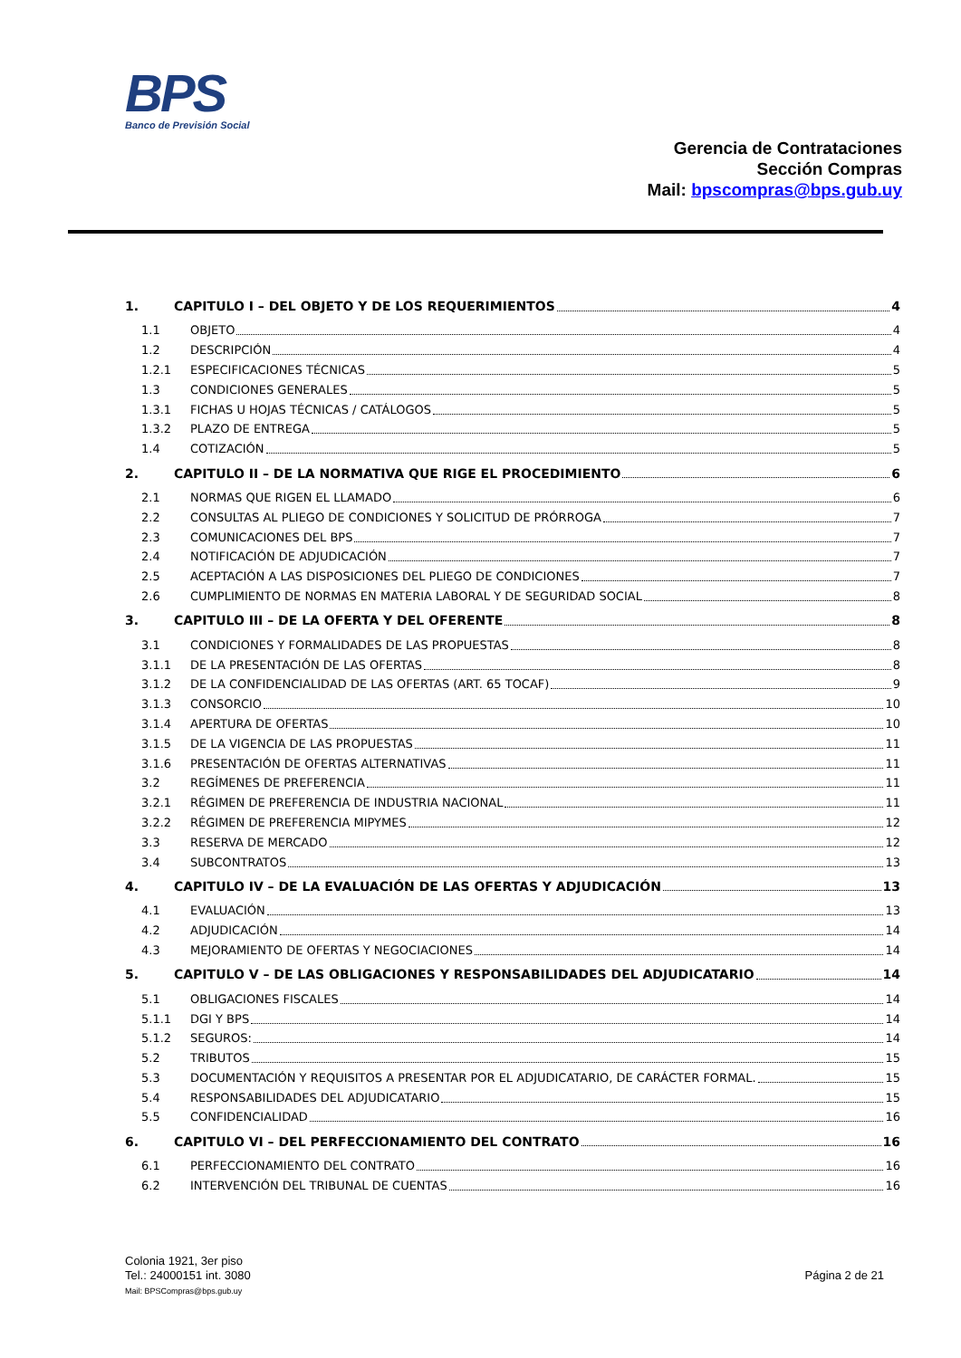BPS
Banco de Previsión Social
Gerencia de Contrataciones
Sección Compras
Mail: bpscompras@bps.gub.uy
1. CAPITULO I – DEL OBJETO Y DE LOS REQUERIMIENTOS 4
1.1 OBJETO 4
1.2 DESCRIPCIÓN 4
1.2.1 ESPECIFICACIONES TÉCNICAS 5
1.3 CONDICIONES GENERALES 5
1.3.1 FICHAS U HOJAS TÉCNICAS / CATÁLOGOS 5
1.3.2 PLAZO DE ENTREGA 5
1.4 COTIZACIÓN 5
2. CAPITULO II – DE LA NORMATIVA QUE RIGE EL PROCEDIMIENTO 6
2.1 NORMAS QUE RIGEN EL LLAMADO 6
2.2 CONSULTAS AL PLIEGO DE CONDICIONES Y SOLICITUD DE PRÓRROGA 7
2.3 COMUNICACIONES DEL BPS 7
2.4 NOTIFICACIÓN DE ADJUDICACIÓN 7
2.5 ACEPTACIÓN A LAS DISPOSICIONES DEL PLIEGO DE CONDICIONES 7
2.6 CUMPLIMIENTO DE NORMAS EN MATERIA LABORAL Y DE SEGURIDAD SOCIAL 8
3. CAPITULO III – DE LA OFERTA Y DEL OFERENTE 8
3.1 CONDICIONES Y FORMALIDADES DE LAS PROPUESTAS 8
3.1.1 DE LA PRESENTACIÓN DE LAS OFERTAS 8
3.1.2 DE LA CONFIDENCIALIDAD DE LAS OFERTAS (ART. 65 TOCAF) 9
3.1.3 CONSORCIO 10
3.1.4 APERTURA DE OFERTAS 10
3.1.5 DE LA VIGENCIA DE LAS PROPUESTAS 11
3.1.6 PRESENTACIÓN DE OFERTAS ALTERNATIVAS 11
3.2 REGÍMENES DE PREFERENCIA 11
3.2.1 RÉGIMEN DE PREFERENCIA DE INDUSTRIA NACIONAL 11
3.2.2 RÉGIMEN DE PREFERENCIA MIPYMES 12
3.3 RESERVA DE MERCADO 12
3.4 SUBCONTRATOS 13
4. CAPITULO IV – DE LA EVALUACIÓN DE LAS OFERTAS Y ADJUDICACIÓN 13
4.1 EVALUACIÓN 13
4.2 ADJUDICACIÓN 14
4.3 MEJORAMIENTO DE OFERTAS Y NEGOCIACIONES 14
5. CAPITULO V – DE LAS OBLIGACIONES Y RESPONSABILIDADES DEL ADJUDICATARIO 14
5.1 OBLIGACIONES FISCALES 14
5.1.1 DGI Y BPS 14
5.1.2 SEGUROS: 14
5.2 TRIBUTOS 15
5.3 DOCUMENTACIÓN Y REQUISITOS A PRESENTAR POR EL ADJUDICATARIO, DE CARÁCTER FORMAL. 15
5.4 RESPONSABILIDADES DEL ADJUDICATARIO 15
5.5 CONFIDENCIALIDAD 16
6. CAPITULO VI – DEL PERFECCIONAMIENTO DEL CONTRATO 16
6.1 PERFECCIONAMIENTO DEL CONTRATO 16
6.2 INTERVENCIÓN DEL TRIBUNAL DE CUENTAS 16
Colonia 1921, 3er piso
Tel.: 24000151 int. 3080
Mail: BPSCompras@bps.gub.uy
Página 2 de 21